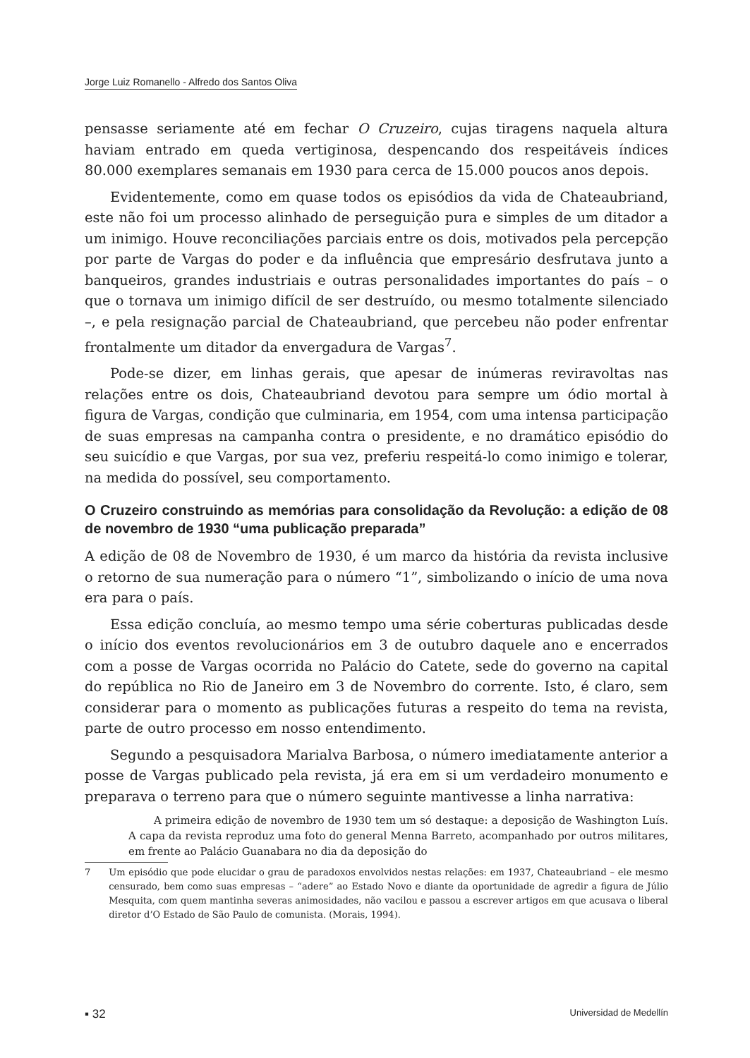Jorge Luiz Romanello - Alfredo dos Santos Oliva
pensasse seriamente até em fechar O Cruzeiro, cujas tiragens naquela altura haviam entrado em queda vertiginosa, despencando dos respeitáveis índices 80.000 exemplares semanais em 1930 para cerca de 15.000 poucos anos depois.
Evidentemente, como em quase todos os episódios da vida de Chateaubriand, este não foi um processo alinhado de perseguição pura e simples de um ditador a um inimigo. Houve reconciliações parciais entre os dois, motivados pela percepção por parte de Vargas do poder e da influência que empresário desfrutava junto a banqueiros, grandes industriais e outras personalidades importantes do país – o que o tornava um inimigo difícil de ser destruído, ou mesmo totalmente silenciado –, e pela resignação parcial de Chateaubriand, que percebeu não poder enfrentar frontalmente um ditador da envergadura de Vargas<sup>7</sup>.
Pode-se dizer, em linhas gerais, que apesar de inúmeras reviravoltas nas relações entre os dois, Chateaubriand devotou para sempre um ódio mortal à figura de Vargas, condição que culminaria, em 1954, com uma intensa participação de suas empresas na campanha contra o presidente, e no dramático episódio do seu suicídio e que Vargas, por sua vez, preferiu respeitá-lo como inimigo e tolerar, na medida do possível, seu comportamento.
O Cruzeiro construindo as memórias para consolidação da Revolução: a edição de 08 de novembro de 1930 “uma publicação preparada”
A edição de 08 de Novembro de 1930, é um marco da história da revista inclusive o retorno de sua numeração para o número “1”, simbolizando o início de uma nova era para o país.
Essa edição concluía, ao mesmo tempo uma série coberturas publicadas desde o início dos eventos revolucionários em 3 de outubro daquele ano e encerrados com a posse de Vargas ocorrida no Palácio do Catete, sede do governo na capital do república no Rio de Janeiro em 3 de Novembro do corrente. Isto, é claro, sem considerar para o momento as publicações futuras a respeito do tema na revista, parte de outro processo em nosso entendimento.
Segundo a pesquisadora Marialva Barbosa, o número imediatamente anterior a posse de Vargas publicado pela revista, já era em si um verdadeiro monumento e preparava o terreno para que o número seguinte mantivesse a linha narrativa:
A primeira edição de novembro de 1930 tem um só destaque: a deposição de Washington Luís. A capa da revista reproduz uma foto do general Menna Barreto, acompanhado por outros militares, em frente ao Palácio Guanabara no dia da deposição do
7 Um episódio que pode elucidar o grau de paradoxos envolvidos nestas relações: em 1937, Chateaubriand – ele mesmo censurado, bem como suas empresas – “adere” ao Estado Novo e diante da oportunidade de agredir a figura de Júlio Mesquita, com quem mantinha severas animosidades, não vacilou e passou a escrever artigos em que acusava o liberal diretor d’O Estado de São Paulo de comunista. (Morais, 1994).
▪ 32 Universidad de Medellín